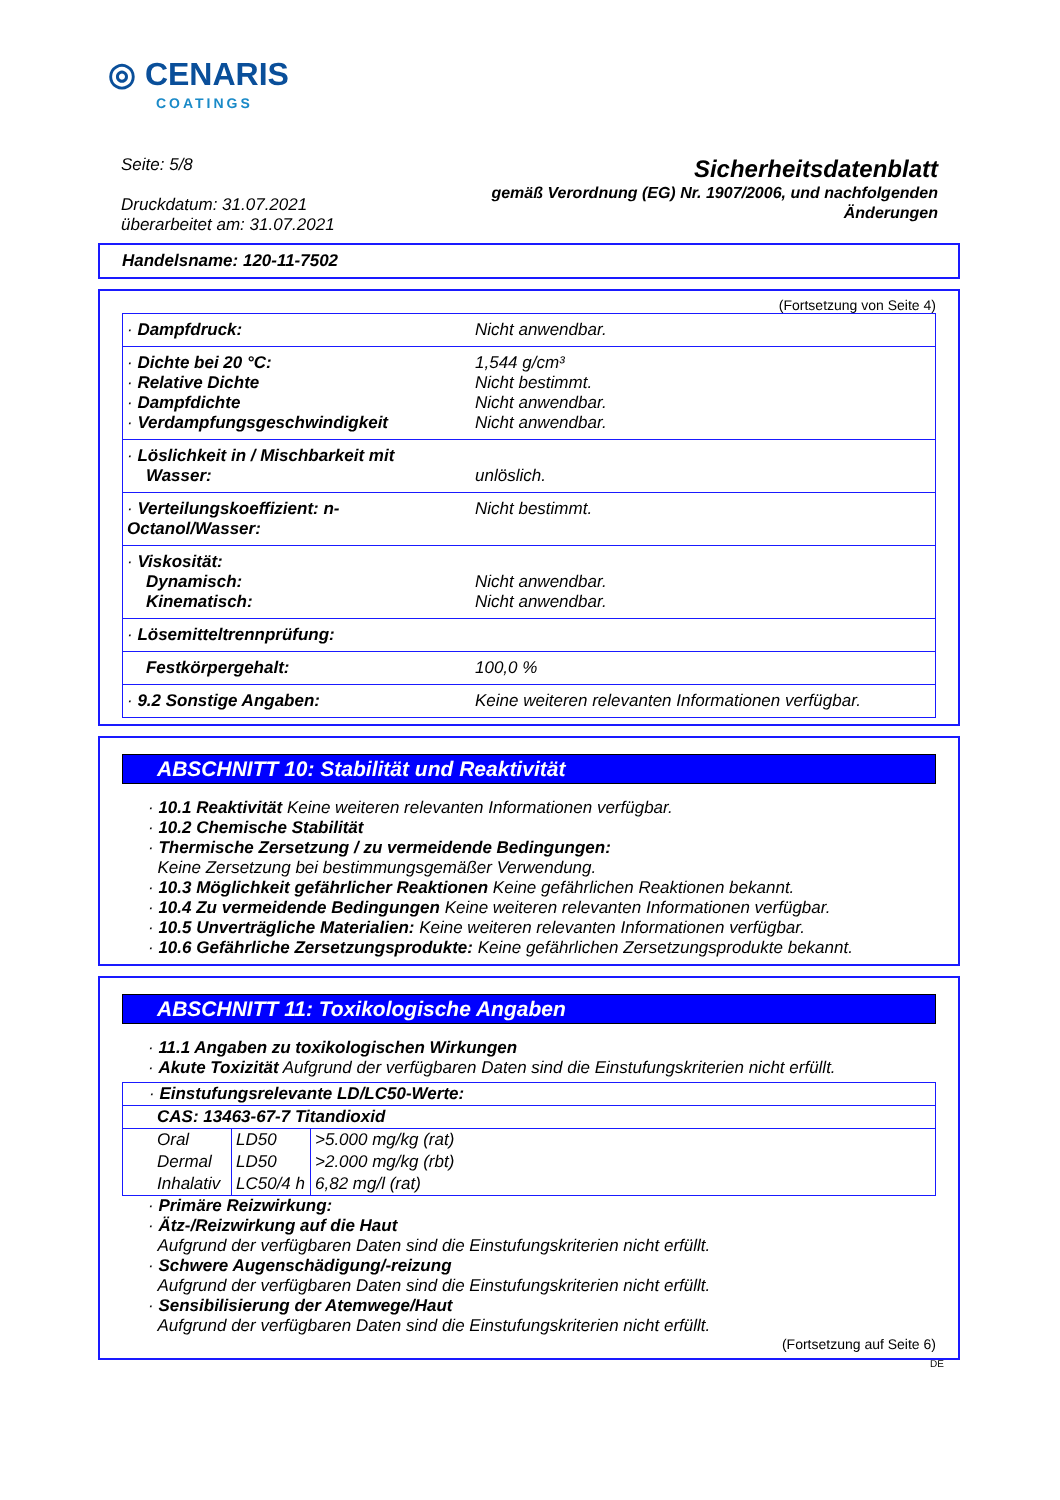◎ CENARIS
COATINGS
Seite: 5/8
Druckdatum: 31.07.2021
überarbeitet am: 31.07.2021
Sicherheitsdatenblatt
gemäß Verordnung (EG) Nr. 1907/2006, und nachfolgenden
Änderungen
Handelsname: 120-11-7502
(Fortsetzung von Seite 4)
| · Dampfdruck: | Nicht anwendbar. |
| · Dichte bei 20 °C: · Relative Dichte · Dampfdichte · Verdampfungsgeschwindigkeit | 1,544 g/cm³ Nicht bestimmt. Nicht anwendbar. Nicht anwendbar. |
| · Löslichkeit in / Mischbarkeit mit Wasser: | unlöslich. |
| · Verteilungskoeffizient: n-Octanol/Wasser: | Nicht bestimmt. |
| · Viskosität: Dynamisch: Kinematisch: | Nicht anwendbar. Nicht anwendbar. |
| · Lösemitteltrennprüfung: | |
| Festkörpergehalt: | 100,0 % |
| · 9.2 Sonstige Angaben: | Keine weiteren relevanten Informationen verfügbar. |
ABSCHNITT 10: Stabilität und Reaktivität
· 10.1 Reaktivität Keine weiteren relevanten Informationen verfügbar.
· 10.2 Chemische Stabilität
· Thermische Zersetzung / zu vermeidende Bedingungen:
Keine Zersetzung bei bestimmungsgemäßer Verwendung.
· 10.3 Möglichkeit gefährlicher Reaktionen Keine gefährlichen Reaktionen bekannt.
· 10.4 Zu vermeidende Bedingungen Keine weiteren relevanten Informationen verfügbar.
· 10.5 Unverträgliche Materialien: Keine weiteren relevanten Informationen verfügbar.
· 10.6 Gefährliche Zersetzungsprodukte: Keine gefährlichen Zersetzungsprodukte bekannt.
ABSCHNITT 11: Toxikologische Angaben
· 11.1 Angaben zu toxikologischen Wirkungen
· Akute Toxizität Aufgrund der verfügbaren Daten sind die Einstufungskriterien nicht erfüllt.
| · Einstufungsrelevante LD/LC50-Werte: | | |
| CAS: 13463-67-7 Titandioxid | | |
| Oral | LD50 | >5.000 mg/kg (rat) |
| Dermal | LD50 | >2.000 mg/kg (rbt) |
| Inhalativ | LC50/4 h | 6,82 mg/l (rat) |
· Primäre Reizwirkung:
· Ätz-/Reizwirkung auf die Haut
Aufgrund der verfügbaren Daten sind die Einstufungskriterien nicht erfüllt.
· Schwere Augenschädigung/-reizung
Aufgrund der verfügbaren Daten sind die Einstufungskriterien nicht erfüllt.
· Sensibilisierung der Atemwege/Haut
Aufgrund der verfügbaren Daten sind die Einstufungskriterien nicht erfüllt.
(Fortsetzung auf Seite 6)
DE